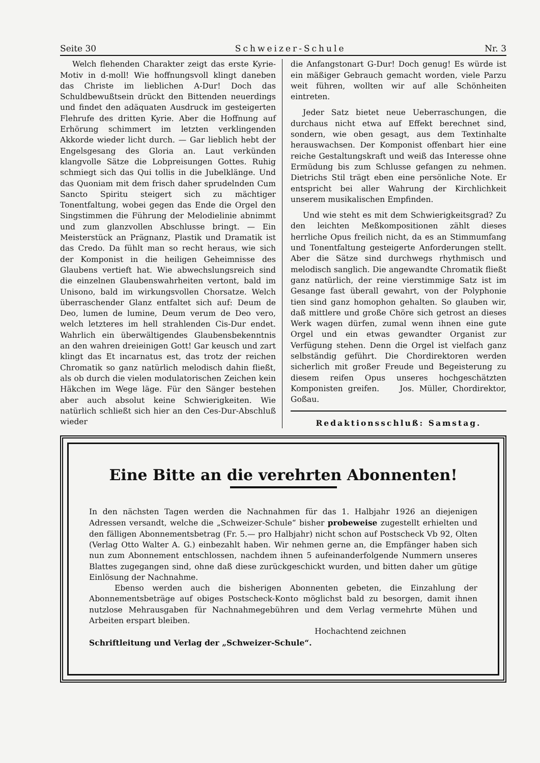Seite 30 Schweizer-Schule Nr. 3
Welch flehenden Charakter zeigt das erste Kyrie-Motiv in d-moll! Wie hoffnungsvoll klingt daneben das Christe im lieblichen A-Dur! Doch das Schuldbewußtsein drückt den Bittenden neuerdings und findet den adäquaten Ausdruck im gesteigerten Flehrufe des dritten Kyrie. Aber die Hoffnung auf Erhörung schimmert im letzten verklingenden Akkorde wieder licht durch. — Gar lieblich hebt der Engelsgesang des Gloria an. Laut verkünden klangvolle Sätze die Lobpreisungen Gottes. Ruhig schmiegt sich das Qui tollis in die Jubelklänge. Und das Quoniam mit dem frisch daher sprudelnden Cum Sancto Spiritu steigert sich zu mächtiger Tonentfaltung, wobei gegen das Ende die Orgel den Singstimmen die Führung der Melodielinie abnimmt und zum glanzvollen Abschlusse bringt. — Ein Meisterstück an Prägnanz, Plastik und Dramatik ist das Credo. Da fühlt man so recht heraus, wie sich der Komponist in die heiligen Geheimnisse des Glaubens vertieft hat. Wie abwechslungsreich sind die einzelnen Glaubenswahrheiten vertont, bald im Unisono, bald im wirkungsvollen Chorsatze. Welch überraschender Glanz entfaltet sich auf: Deum de Deo, lumen de lumine, Deum verum de Deo vero, welch letzteres im hell strahlenden Cis-Dur endet. Wahrlich ein überwältigendes Glaubensbekenntnis an den wahren dreieinigen Gott! Gar keusch und zart klingt das Et incarnatus est, das trotz der reichen Chromatik so ganz natürlich melodisch dahin fließt, als ob durch die vielen modulatorischen Zeichen kein Häkchen im Wege läge. Für den Sänger bestehen aber auch absolut keine Schwierigkeiten. Wie natürlich schließt sich hier an den Ces-Dur-Abschluß wieder
die Anfangstonart G-Dur! Doch genug! Es würde ist ein mäßiger Gebrauch gemacht worden, viele Parzu weit führen, wollten wir auf alle Schönheiten eintreten.
Jeder Satz bietet neue Ueberraschungen, die durchaus nicht etwa auf Effekt berechnet sind, sondern, wie oben gesagt, aus dem Textinhalte herauswachsen. Der Komponist offenbart hier eine reiche Gestaltungskraft und weiß das Interesse ohne Ermüdung bis zum Schlusse gefangen zu nehmen. Dietrichs Stil trägt eben eine persönliche Note. Er entspricht bei aller Wahrung der Kirchlichkeit unserem musikalischen Empfinden.
Und wie steht es mit dem Schwierigkeitsgrad? Zu den leichten Meßkompositionen zählt dieses herrliche Opus freilich nicht, da es an Stimmumfang und Tonentfaltung gesteigerte Anforderungen stellt. Aber die Sätze sind durchwegs rhythmisch und melodisch sanglich. Die angewandte Chromatik fließt ganz natürlich, der reine vierstimmige Satz ist im Gesange fast überall gewahrt, von der Polyphonie tien sind ganz homophon gehalten. So glauben wir, daß mittlere und große Chöre sich getrost an dieses Werk wagen dürfen, zumal wenn ihnen eine gute Orgel und ein etwas gewandter Organist zur Verfügung stehen. Denn die Orgel ist vielfach ganz selbständig geführt. Die Chordirektoren werden sicherlich mit großer Freude und Begeisterung zu diesem reifen Opus unseres hochgeschätzten Komponisten greifen. Jos. Müller, Chordirektor, Goßau.
Redaktionsschluß: Samstag.
Eine Bitte an die verehrten Abonnenten!
In den nächsten Tagen werden die Nachnahmen für das 1. Halbjahr 1926 an diejenigen Adressen versandt, welche die „Schweizer-Schule“ bisher probeweise zugestellt erhielten und den fälligen Abonnementsbetrag (Fr. 5.— pro Halbjahr) nicht schon auf Postscheck Vb 92, Olten (Verlag Otto Walter A. G.) einbezahlt haben. Wir nehmen gerne an, die Empfänger haben sich nun zum Abonnement entschlossen, nachdem ihnen 5 aufeinanderfolgende Nummern unseres Blattes zugegangen sind, ohne daß diese zurückgeschickt wurden, und bitten daher um gütige Einlösung der Nachnahme.
Ebenso werden auch die bisherigen Abonnenten gebeten, die Einzahlung der Abonnementsbeträge auf obiges Postscheck-Konto möglichst bald zu besorgen, damit ihnen nutzlose Mehrausgaben für Nachnahmegebühren und dem Verlag vermehrte Mühen und Arbeiten erspart bleiben.
Hochachtend zeichnen
Schriftleitung und Verlag der „Schweizer-Schule“.